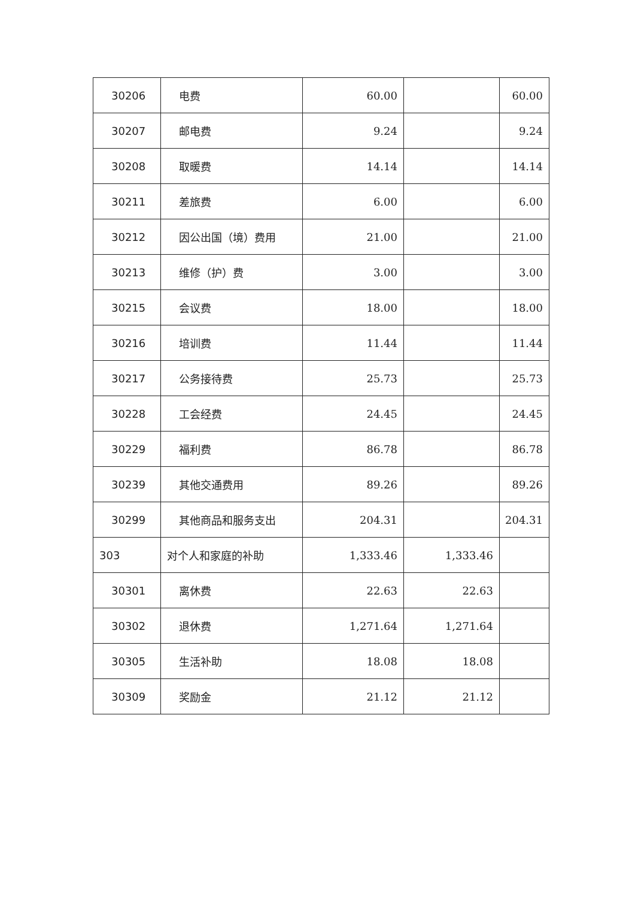| 30206 | 电费 | 60.00 | | 60.00 |
| 30207 | 邮电费 | 9.24 | | 9.24 |
| 30208 | 取暖费 | 14.14 | | 14.14 |
| 30211 | 差旅费 | 6.00 | | 6.00 |
| 30212 | 因公出国（境）费用 | 21.00 | | 21.00 |
| 30213 | 维修（护）费 | 3.00 | | 3.00 |
| 30215 | 会议费 | 18.00 | | 18.00 |
| 30216 | 培训费 | 11.44 | | 11.44 |
| 30217 | 公务接待费 | 25.73 | | 25.73 |
| 30228 | 工会经费 | 24.45 | | 24.45 |
| 30229 | 福利费 | 86.78 | | 86.78 |
| 30239 | 其他交通费用 | 89.26 | | 89.26 |
| 30299 | 其他商品和服务支出 | 204.31 | | 204.31 |
| 303 | 对个人和家庭的补助 | 1,333.46 | 1,333.46 | |
| 30301 | 离休费 | 22.63 | 22.63 | |
| 30302 | 退休费 | 1,271.64 | 1,271.64 | |
| 30305 | 生活补助 | 18.08 | 18.08 | |
| 30309 | 奖励金 | 21.12 | 21.12 | |